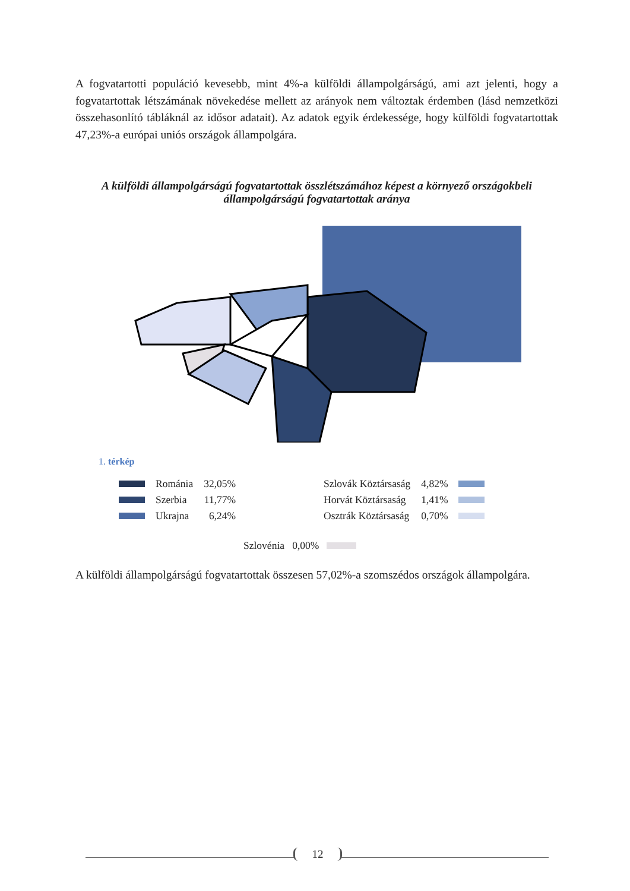A fogvatartotti populáció kevesebb, mint 4%-a külföldi állampolgárságú, ami azt jelenti, hogy a fogvatartottak létszámának növekedése mellett az arányok nem változtak érdemben (lásd nemzetközi összehasonlító tábláknál az idősor adatait). Az adatok egyik érdekessége, hogy külföldi fogvatartottak 47,23%-a európai uniós országok állampolgára.
A külföldi állampolgárságú fogvatartottak összlétszámához képest a környező országokbeli állampolgárságú fogvatartottak aránya
1. térkép
| | Románia | 32,05% |
| | Szerbia | 11,77% |
| | Ukrajna | 6,24% |
| Szlovák Köztársaság | 4,82% | |
| Horvát Köztársaság | 1,41% | |
| Osztrák Köztársaság | 0,70% | |
Szlovénia 0,00%
A külföldi állampolgárságú fogvatartottak összesen 57,02%-a szomszédos országok állampolgára.
12